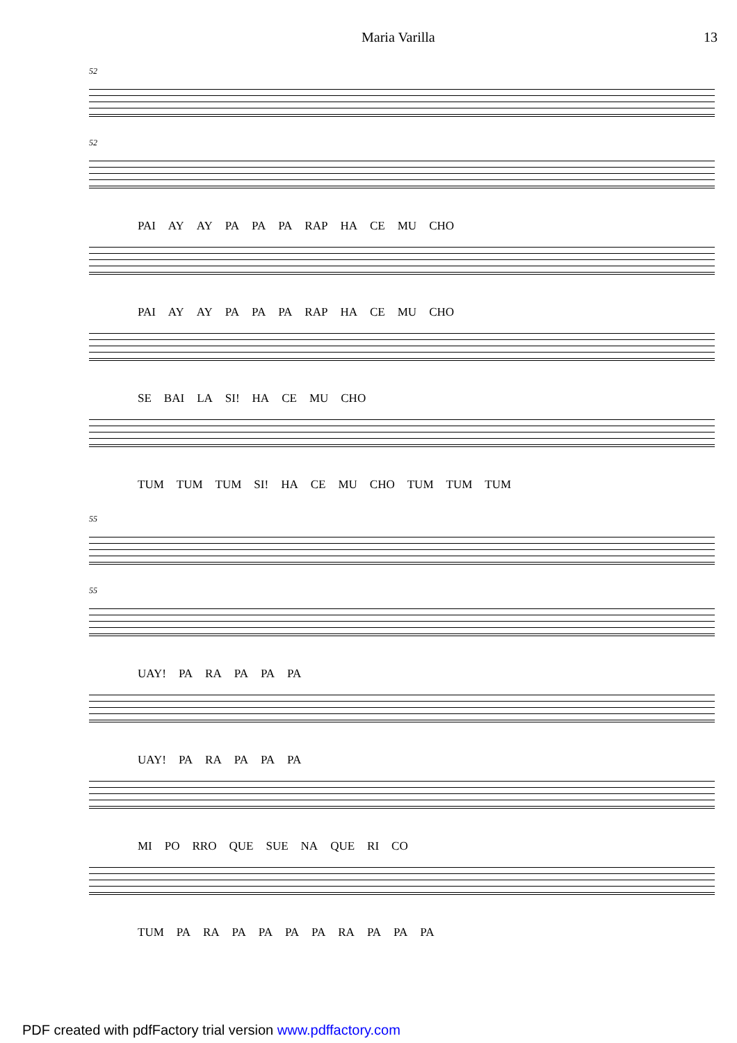Maria Varilla 13
52
52
PAI AY AY PA PA PA RAP HA CE MU CHO
PAI AY AY PA PA PA RAP HA CE MU CHO
SE BAI LA SI! HA CE MU CHO
TUM TUM TUM SI! HA CE MU CHO TUM TUM TUM
55
55
UAY! PA RA PA PA PA
UAY! PA RA PA PA PA
MI PO RRO QUE SUE NA QUE RI CO
TUM PA RA PA PA PA PA RA PA PA PA
PDF created with pdfFactory trial version www.pdffactory.com